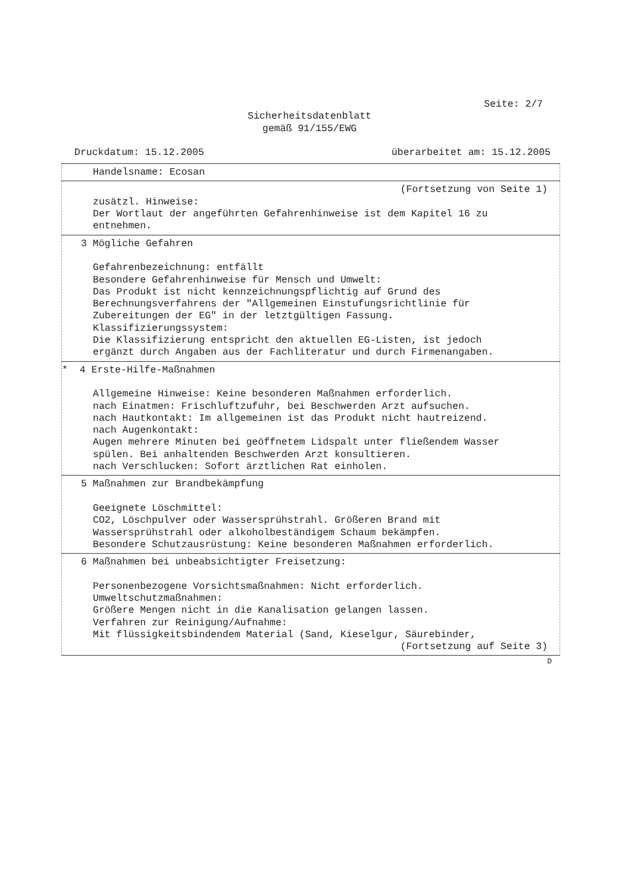Seite: 2/7
Sicherheitsdatenblatt
gemäß 91/155/EWG
Druckdatum: 15.12.2005 überarbeitet am: 15.12.2005
Handelsname: Ecosan
(Fortsetzung von Seite 1)
zusätzl. Hinweise:
Der Wortlaut der angeführten Gefahrenhinweise ist dem Kapitel 16 zu
entnehmen.
3 Mögliche Gefahren
Gefahrenbezeichnung: entfällt
Besondere Gefahrenhinweise für Mensch und Umwelt:
Das Produkt ist nicht kennzeichnungspflichtig auf Grund des
Berechnungsverfahrens der "Allgemeinen Einstufungsrichtlinie für
Zubereitungen der EG" in der letztgültigen Fassung.
Klassifizierungssystem:
Die Klassifizierung entspricht den aktuellen EG-Listen, ist jedoch
ergänzt durch Angaben aus der Fachliteratur und durch Firmenangaben.
* 4 Erste-Hilfe-Maßnahmen
Allgemeine Hinweise: Keine besonderen Maßnahmen erforderlich.
nach Einatmen: Frischluftzufuhr, bei Beschwerden Arzt aufsuchen.
nach Hautkontakt: Im allgemeinen ist das Produkt nicht hautreizend.
nach Augenkontakt:
Augen mehrere Minuten bei geöffnetem Lidspalt unter fließendem Wasser
spülen. Bei anhaltenden Beschwerden Arzt konsultieren.
nach Verschlucken: Sofort ärztlichen Rat einholen.
5 Maßnahmen zur Brandbekämpfung
Geeignete Löschmittel:
CO2, Löschpulver oder Wassersprühstrahl. Größeren Brand mit
Wassersprühstrahl oder alkoholbeständigem Schaum bekämpfen.
Besondere Schutzausrüstung: Keine besonderen Maßnahmen erforderlich.
6 Maßnahmen bei unbeabsichtigter Freisetzung:
Personenbezogene Vorsichtsmaßnahmen: Nicht erforderlich.
Umweltschutzmaßnahmen:
Größere Mengen nicht in die Kanalisation gelangen lassen.
Verfahren zur Reinigung/Aufnahme:
Mit flüssigkeitsbindendem Material (Sand, Kieselgur, Säurebinder,
(Fortsetzung auf Seite 3)
D